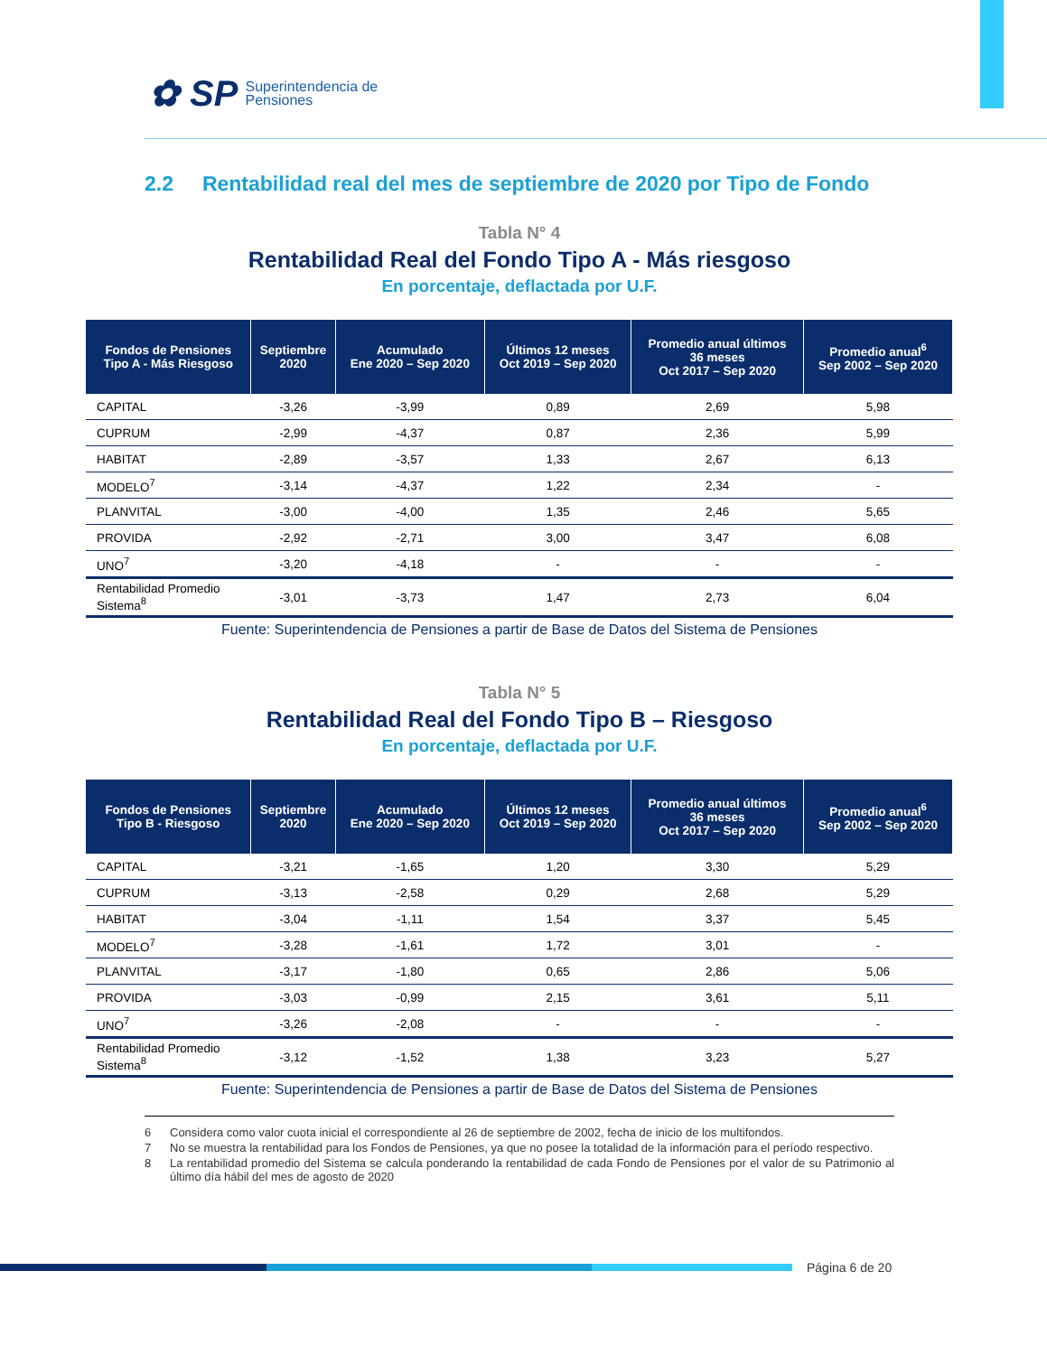✿ SP Superintendencia de
Pensiones
2.2 Rentabilidad real del mes de septiembre de 2020 por Tipo de Fondo
Tabla N° 4
Rentabilidad Real del Fondo Tipo A - Más riesgoso
En porcentaje, deflactada por U.F.
| Fondos de Pensiones Tipo A - Más Riesgoso | Septiembre 2020 | Acumulado Ene 2020 – Sep 2020 | Últimos 12 meses Oct 2019 – Sep 2020 | Promedio anual últimos 36 meses Oct 2017 – Sep 2020 | Promedio anual<sup>6</sup> Sep 2002 – Sep 2020 |
| --- | --- | --- | --- | --- | --- |
| CAPITAL | -3,26 | -3,99 | 0,89 | 2,69 | 5,98 |
| CUPRUM | -2,99 | -4,37 | 0,87 | 2,36 | 5,99 |
| HABITAT | -2,89 | -3,57 | 1,33 | 2,67 | 6,13 |
| MODELO<sup>7</sup> | -3,14 | -4,37 | 1,22 | 2,34 | - |
| PLANVITAL | -3,00 | -4,00 | 1,35 | 2,46 | 5,65 |
| PROVIDA | -2,92 | -2,71 | 3,00 | 3,47 | 6,08 |
| UNO<sup>7</sup> | -3,20 | -4,18 | - | - | - |
| Rentabilidad Promedio Sistema<sup>8</sup> | -3,01 | -3,73 | 1,47 | 2,73 | 6,04 |
Fuente: Superintendencia de Pensiones a partir de Base de Datos del Sistema de Pensiones
Tabla N° 5
Rentabilidad Real del Fondo Tipo B – Riesgoso
En porcentaje, deflactada por U.F.
| Fondos de Pensiones Tipo B - Riesgoso | Septiembre 2020 | Acumulado Ene 2020 – Sep 2020 | Últimos 12 meses Oct 2019 – Sep 2020 | Promedio anual últimos 36 meses Oct 2017 – Sep 2020 | Promedio anual<sup>6</sup> Sep 2002 – Sep 2020 |
| --- | --- | --- | --- | --- | --- |
| CAPITAL | -3,21 | -1,65 | 1,20 | 3,30 | 5,29 |
| CUPRUM | -3,13 | -2,58 | 0,29 | 2,68 | 5,29 |
| HABITAT | -3,04 | -1,11 | 1,54 | 3,37 | 5,45 |
| MODELO<sup>7</sup> | -3,28 | -1,61 | 1,72 | 3,01 | - |
| PLANVITAL | -3,17 | -1,80 | 0,65 | 2,86 | 5,06 |
| PROVIDA | -3,03 | -0,99 | 2,15 | 3,61 | 5,11 |
| UNO<sup>7</sup> | -3,26 | -2,08 | - | - | - |
| Rentabilidad Promedio Sistema<sup>8</sup> | -3,12 | -1,52 | 1,38 | 3,23 | 5,27 |
Fuente: Superintendencia de Pensiones a partir de Base de Datos del Sistema de Pensiones
6 Considera como valor cuota inicial el correspondiente al 26 de septiembre de 2002, fecha de inicio de los multifondos.
7 No se muestra la rentabilidad para los Fondos de Pensiones, ya que no posee la totalidad de la información para el período respectivo.
8 La rentabilidad promedio del Sistema se calcula ponderando la rentabilidad de cada Fondo de Pensiones por el valor de su Patrimonio al último día hábil del mes de agosto de 2020
Página 6 de 20